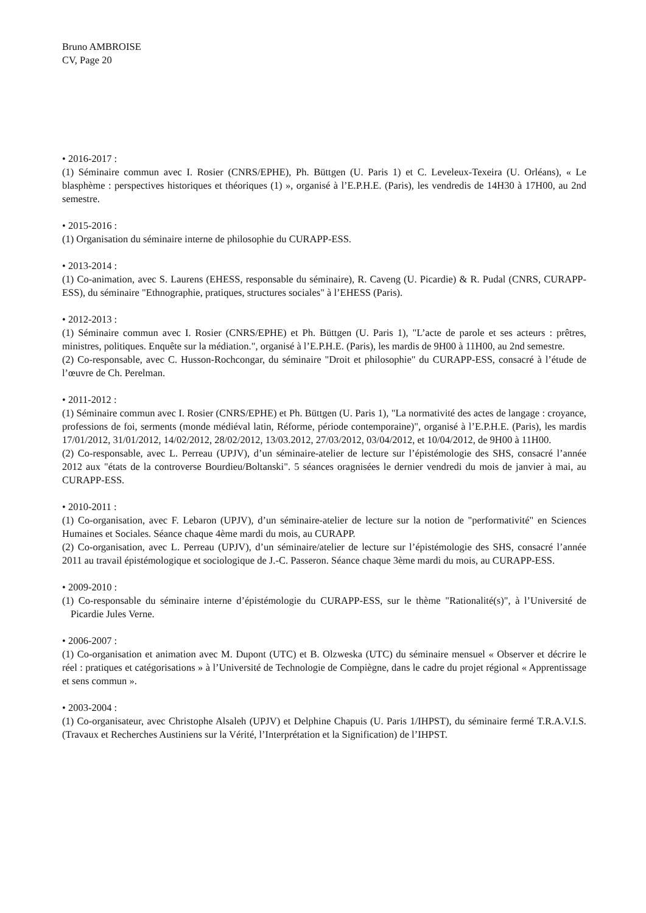Bruno AMBROISE
CV, Page 20
• 2016-2017 :
(1) Séminaire commun avec I. Rosier (CNRS/EPHE), Ph. Büttgen (U. Paris 1) et C. Leveleux-Texeira (U. Orléans), « Le blasphème : perspectives historiques et théoriques (1) », organisé à l’E.P.H.E. (Paris), les vendredis de 14H30 à 17H00, au 2nd semestre.
• 2015-2016 :
(1) Organisation du séminaire interne de philosophie du CURAPP-ESS.
• 2013-2014 :
(1) Co-animation, avec S. Laurens (EHESS, responsable du séminaire), R. Caveng (U. Picardie) & R. Pudal (CNRS, CURAPP-ESS), du séminaire "Ethnographie, pratiques, structures sociales" à l’EHESS (Paris).
• 2012-2013 :
(1) Séminaire commun avec I. Rosier (CNRS/EPHE) et Ph. Büttgen (U. Paris 1), "L’acte de parole et ses acteurs : prêtres, ministres, politiques. Enquête sur la médiation.", organisé à l’E.P.H.E. (Paris), les mardis de 9H00 à 11H00, au 2nd semestre.
(2) Co-responsable, avec C. Husson-Rochcongar, du séminaire "Droit et philosophie" du CURAPP-ESS, consacré à l’étude de l’œuvre de Ch. Perelman.
• 2011-2012 :
(1) Séminaire commun avec I. Rosier (CNRS/EPHE) et Ph. Büttgen (U. Paris 1), "La normativité des actes de langage : croyance, professions de foi, serments (monde médiéval latin, Réforme, période contemporaine)", organisé à l’E.P.H.E. (Paris), les mardis 17/01/2012, 31/01/2012, 14/02/2012, 28/02/2012, 13/03.2012, 27/03/2012, 03/04/2012, et 10/04/2012, de 9H00 à 11H00.
(2) Co-responsable, avec L. Perreau (UPJV), d’un séminaire-atelier de lecture sur l’épistémologie des SHS, consacré l’année 2012 aux "états de la controverse Bourdieu/Boltanski". 5 séances oragnisées le dernier vendredi du mois de janvier à mai, au CURAPP-ESS.
• 2010-2011 :
(1) Co-organisation, avec F. Lebaron (UPJV), d’un séminaire-atelier de lecture sur la notion de "performativité" en Sciences Humaines et Sociales. Séance chaque 4ème mardi du mois, au CURAPP.
(2) Co-organisation, avec L. Perreau (UPJV), d’un séminaire/atelier de lecture sur l’épistémologie des SHS, consacré l’année 2011 au travail épistémologique et sociologique de J.-C. Passeron. Séance chaque 3ème mardi du mois, au CURAPP-ESS.
• 2009-2010 :
(1) Co-responsable du séminaire interne d’épistémologie du CURAPP-ESS, sur le thème "Rationalité(s)", à l’Université de Picardie Jules Verne.
• 2006-2007 :
(1) Co-organisation et animation avec M. Dupont (UTC) et B. Olzweska (UTC) du séminaire mensuel « Observer et décrire le réel : pratiques et catégorisations » à l’Université de Technologie de Compiègne, dans le cadre du projet régional « Apprentissage et sens commun ».
• 2003-2004 :
(1) Co-organisateur, avec Christophe Alsaleh (UPJV) et Delphine Chapuis (U. Paris 1/IHPST), du séminaire fermé T.R.A.V.I.S. (Travaux et Recherches Austiniens sur la Vérité, l’Interprétation et la Signification) de l’IHPST.